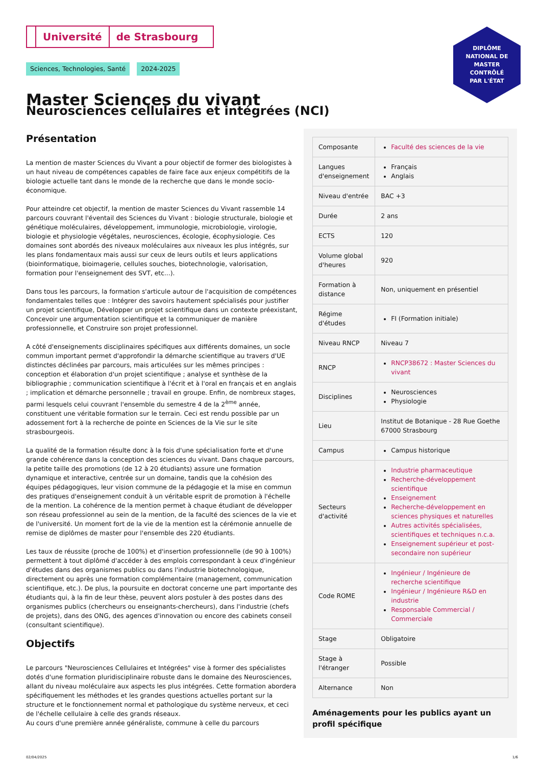Université de Strasbourg
DIPLÔME
NATIONAL DE
MASTER
CONTRÔLÉ
PAR L'ÉTAT
Sciences, Technologies, Santé 2024-2025
Master Sciences du vivant
Neurosciences cellulaires et intégrées (NCI)
Présentation
La mention de master Sciences du Vivant a pour objectif de former des biologistes à un haut niveau de compétences capables de faire face aux enjeux compétitifs de la biologie actuelle tant dans le monde de la recherche que dans le monde socio-économique.
Pour atteindre cet objectif, la mention de master Sciences du Vivant rassemble 14 parcours couvrant l'éventail des Sciences du Vivant : biologie structurale, biologie et génétique moléculaires, développement, immunologie, microbiologie, virologie, biologie et physiologie végétales, neurosciences, écologie, écophysiologie. Ces domaines sont abordés des niveaux moléculaires aux niveaux les plus intégrés, sur les plans fondamentaux mais aussi sur ceux de leurs outils et leurs applications (bioinformatique, bioimagerie, cellules souches, biotechnologie, valorisation, formation pour l'enseignement des SVT, etc...).
Dans tous les parcours, la formation s'articule autour de l'acquisition de compétences fondamentales telles que : Intégrer des savoirs hautement spécialisés pour justifier un projet scientifique, Développer un projet scientifique dans un contexte préexistant, Concevoir une argumentation scientifique et la communiquer de manière professionnelle, et Construire son projet professionnel.
A côté d'enseignements disciplinaires spécifiques aux différents domaines, un socle commun important permet d'approfondir la démarche scientifique au travers d'UE distinctes déclinées par parcours, mais articulées sur les mêmes principes : conception et élaboration d'un projet scientifique ; analyse et synthèse de la bibliographie ; communication scientifique à l'écrit et à l'oral en français et en anglais ; implication et démarche personnelle ; travail en groupe. Enfin, de nombreux stages, parmi lesquels celui couvrant l'ensemble du semestre 4 de la 2<sup>ème</sup> année, constituent une véritable formation sur le terrain. Ceci est rendu possible par un adossement fort à la recherche de pointe en Sciences de la Vie sur le site strasbourgeois.
La qualité de la formation résulte donc à la fois d'une spécialisation forte et d'une grande cohérence dans la conception des sciences du vivant. Dans chaque parcours, la petite taille des promotions (de 12 à 20 étudiants) assure une formation dynamique et interactive, centrée sur un domaine, tandis que la cohésion des équipes pédagogiques, leur vision commune de la pédagogie et la mise en commun des pratiques d'enseignement conduit à un véritable esprit de promotion à l'échelle de la mention. La cohérence de la mention permet à chaque étudiant de développer son réseau professionnel au sein de la mention, de la faculté des sciences de la vie et de l'université. Un moment fort de la vie de la mention est la cérémonie annuelle de remise de diplômes de master pour l'ensemble des 220 étudiants.
Les taux de réussite (proche de 100%) et d'insertion professionnelle (de 90 à 100%) permettent à tout diplômé d'accéder à des emplois correspondant à ceux d'ingénieur d'études dans des organismes publics ou dans l'industrie biotechnologique, directement ou après une formation complémentaire (management, communication scientifique, etc.). De plus, la poursuite en doctorat concerne une part importante des étudiants qui, à la fin de leur thèse, peuvent alors postuler à des postes dans des organismes publics (chercheurs ou enseignants-chercheurs), dans l'industrie (chefs de projets), dans des ONG, des agences d'innovation ou encore des cabinets conseil (consultant scientifique).
Objectifs
Le parcours "Neurosciences Cellulaires et Intégrées" vise à former des spécialistes dotés d'une formation pluridisciplinaire robuste dans le domaine des Neurosciences, allant du niveau moléculaire aux aspects les plus intégrées. Cette formation abordera spécifiquement les méthodes et les grandes questions actuelles portant sur la structure et le fonctionnement normal et pathologique du système nerveux, et ceci de l'échelle cellulaire à celle des grands réseaux.
Au cours d'une première année généraliste, commune à celle du parcours
| Composante | Faculté des sciences de la vie |
| Langues d'enseignement | Français Anglais |
| Niveau d'entrée | BAC +3 |
| Durée | 2 ans |
| ECTS | 120 |
| Volume global d'heures | 920 |
| Formation à distance | Non, uniquement en présentiel |
| Régime d'études | FI (Formation initiale) |
| Niveau RNCP | Niveau 7 |
| RNCP | RNCP38672 : Master Sciences du vivant |
| Disciplines | Neurosciences Physiologie |
| Lieu | Institut de Botanique - 28 Rue Goethe 67000 Strasbourg |
| Campus | Campus historique |
| Secteurs d'activité | Industrie pharmaceutique Recherche-développement scientifique Enseignement Recherche-développement en sciences physiques et naturelles Autres activités spécialisées, scientifiques et techniques n.c.a. Enseignement supérieur et post-secondaire non supérieur |
| Code ROME | Ingénieur / Ingénieure de recherche scientifique Ingénieur / Ingénieure R&D en industrie Responsable Commercial / Commerciale |
| Stage | Obligatoire |
| Stage à l'étranger | Possible |
| Alternance | Non |
Aménagements pour les publics ayant un profil spécifique
02/04/2025 1/6